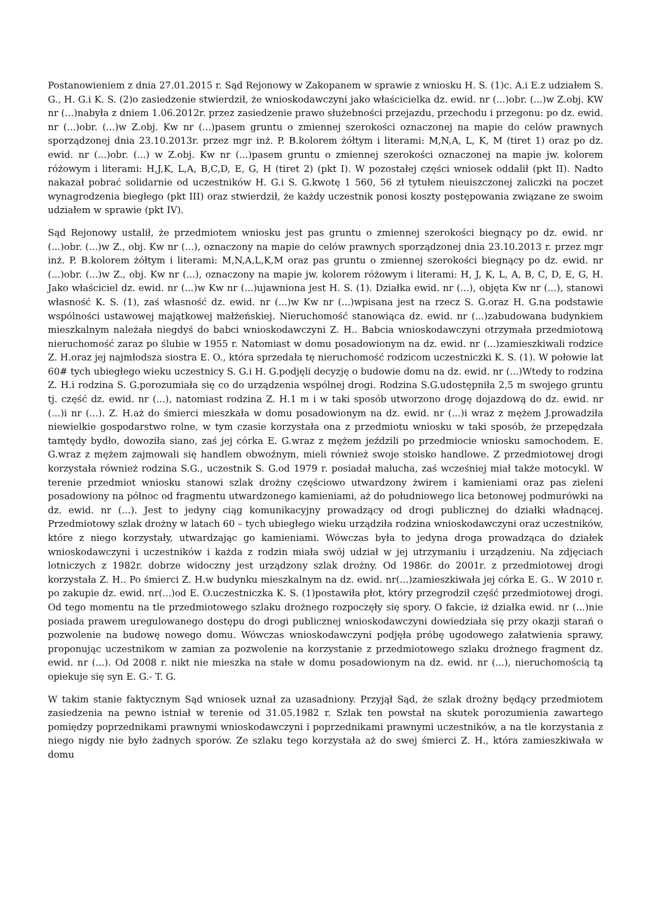Postanowieniem z dnia 27.01.2015 r. Sąd Rejonowy w Zakopanem w sprawie z wniosku H. S. (1)c. A.i E.z udziałem S. G., H. G.i K. S. (2)o zasiedzenie stwierdził, że wnioskodawczyni jako właścicielka dz. ewid. nr (...)obr. (...)w Z.obj. KW nr (...)nabyła z dniem 1.06.2012r. przez zasiedzenie prawo służebności przejazdu, przechodu i przegonu: po dz. ewid. nr (...)obr. (...)w Z.obj. Kw nr (...)pasem gruntu o zmiennej szerokości oznaczonej na mapie do celów prawnych sporządzonej dnia 23.10.2013r. przez mgr inż. P. B.kolorem żółtym i literami: M,N,A, L, K, M (tiret 1) oraz po dz. ewid. nr (...)obr. (...) w Z.obj. Kw nr (...)pasem gruntu o zmiennej szerokości oznaczonej na mapie jw. kolorem różowym i literami: H,J,K, L,A, B,C,D, E, G, H (tiret 2) (pkt I). W pozostałej części wniosek oddalił (pkt II). Nadto nakazał pobrać solidarnie od uczestników H. G.i S. G.kwotę 1 560, 56 zł tytułem nieuiszczonej zaliczki na poczet wynagrodzenia biegłego (pkt III) oraz stwierdził, że każdy uczestnik ponosi koszty postępowania związane ze swoim udziałem w sprawie (pkt IV).
Sąd Rejonowy ustalił, że przedmiotem wniosku jest pas gruntu o zmiennej szerokości biegnący po dz. ewid. nr (...)obr. (...)w Z., obj. Kw nr (...), oznaczony na mapie do celów prawnych sporządzonej dnia 23.10.2013 r. przez mgr inż. P. B.kolorem żółtym i literami: M,N,A,L,K,M oraz pas gruntu o zmiennej szerokości biegnący po dz. ewid. nr (...)obr. (...)w Z., obj. Kw nr (...), oznaczony na mapie jw. kolorem różowym i literami: H, J, K, L, A, B, C, D, E, G, H. Jako właściciel dz. ewid. nr (...)w Kw nr (...)ujawniona jest H. S. (1). Działka ewid. nr (...), objęta Kw nr (...), stanowi własność K. S. (1), zaś własność dz. ewid. nr (...)w Kw nr (...)wpisana jest na rzecz S. G.oraz H. G.na podstawie wspólności ustawowej majątkowej małżeńskiej. Nieruchomość stanowiąca dz. ewid. nr (...)zabudowana budynkiem mieszkalnym należała niegdyś do babci wnioskodawczyni Z. H.. Babcia wnioskodawczyni otrzymała przedmiotową nieruchomość zaraz po ślubie w 1955 r. Natomiast w domu posadowionym na dz. ewid. nr (...)zamieszkiwali rodzice Z. H.oraz jej najmłodsza siostra E. O., która sprzedała tę nieruchomość rodzicom uczestniczki K. S. (1). W połowie lat 60# tych ubiegłego wieku uczestnicy S. G.i H. G.podjęli decyzję o budowie domu na dz. ewid. nr (...)Wtedy to rodzina Z. H.i rodzina S. G.porozumiała się co do urządzenia wspólnej drogi. Rodzina S.G.udostępniła 2,5 m swojego gruntu tj. część dz. ewid. nr (...), natomiast rodzina Z. H.1 m i w taki sposób utworzono drogę dojazdową do dz. ewid. nr (...)i nr (...). Z. H.aż do śmierci mieszkała w domu posadowionym na dz. ewid. nr (...)i wraz z mężem J.prowadziła niewielkie gospodarstwo rolne, w tym czasie korzystała ona z przedmiotu wniosku w taki sposób, że przepędzała tamtędy bydło, dowoziła siano, zaś jej córka E. G.wraz z mężem jeździli po przedmiocie wniosku samochodem. E. G.wraz z mężem zajmowali się handlem obwoźnym, mieli również swoje stoisko handlowe. Z przedmiotowej drogi korzystała również rodzina S.G., uczestnik S. G.od 1979 r. posiadał malucha, zaś wcześniej miał także motocykl. W terenie przedmiot wniosku stanowi szlak drożny częściowo utwardzony żwirem i kamieniami oraz pas zieleni posadowiony na północ od fragmentu utwardzonego kamieniami, aż do południowego lica betonowej podmurówki na dz. ewid. nr (...). Jest to jedyny ciąg komunikacyjny prowadzący od drogi publicznej do działki władnącej. Przedmiotowy szlak drożny w latach 60 – tych ubiegłego wieku urządziła rodzina wnioskodawczyni oraz uczestników, które z niego korzystały, utwardzając go kamieniami. Wówczas była to jedyna droga prowadząca do działek wnioskodawczyni i uczestników i każda z rodzin miała swój udział w jej utrzymaniu i urządzeniu. Na zdjęciach lotniczych z 1982r. dobrze widoczny jest urządzony szlak drożny. Od 1986r. do 2001r. z przedmiotowej drogi korzystała Z. H.. Po śmierci Z. H.w budynku mieszkalnym na dz. ewid. nr(...)zamieszkiwała jej córka E. G.. W 2010 r. po zakupie dz. ewid. nr(...)od E. O.uczestniczka K. S. (1)postawiła płot, który przegrodził część przedmiotowej drogi. Od tego momentu na tle przedmiotowego szlaku drożnego rozpoczęły się spory. O fakcie, iż działka ewid. nr (...)nie posiada prawem uregulowanego dostępu do drogi publicznej wnioskodawczyni dowiedziała się przy okazji starań o pozwolenie na budowę nowego domu. Wówczas wnioskodawczyni podjęła próbę ugodowego załatwienia sprawy, proponując uczestnikom w zamian za pozwolenie na korzystanie z przedmiotowego szlaku drożnego fragment dz. ewid. nr (...). Od 2008 r. nikt nie mieszka na stałe w domu posadowionym na dz. ewid. nr (...), nieruchomością tą opiekuje się syn E. G.- T. G.
W takim stanie faktycznym Sąd wniosek uznał za uzasadniony. Przyjął Sąd, że szlak drożny będący przedmiotem zasiedzenia na pewno istniał w terenie od 31.05.1982 r. Szlak ten powstał na skutek porozumienia zawartego pomiędzy poprzednikami prawnymi wnioskodawczyni i poprzednikami prawnymi uczestników, a na tle korzystania z niego nigdy nie było żadnych sporów. Ze szlaku tego korzystała aż do swej śmierci Z. H., która zamieszkiwała w domu